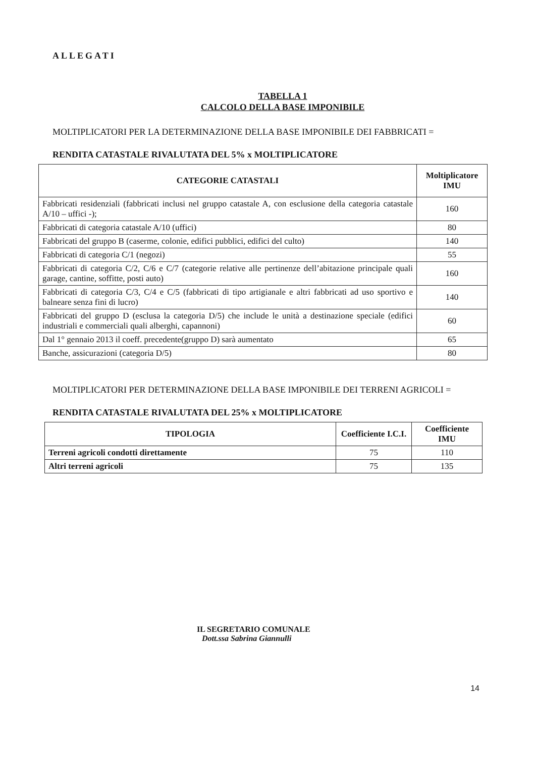ALLEGATI
TABELLA 1
CALCOLO DELLA BASE IMPONIBILE
MOLTIPLICATORI PER LA DETERMINAZIONE DELLA BASE IMPONIBILE DEI FABBRICATI =
RENDITA CATASTALE RIVALUTATA DEL 5% x MOLTIPLICATORE
| CATEGORIE CATASTALI | Moltiplicatore IMU |
| --- | --- |
| Fabbricati residenziali (fabbricati inclusi nel gruppo catastale A, con esclusione della categoria catastale A/10 – uffici -); | 160 |
| Fabbricati di categoria catastale A/10 (uffici) | 80 |
| Fabbricati del gruppo B (caserme, colonie, edifici pubblici, edifici del culto) | 140 |
| Fabbricati di categoria C/1 (negozi) | 55 |
| Fabbricati di categoria C/2, C/6 e C/7 (categorie relative alle pertinenze dell’abitazione principale quali garage, cantine, soffitte, posti auto) | 160 |
| Fabbricati di categoria C/3, C/4 e C/5 (fabbricati di tipo artigianale e altri fabbricati ad uso sportivo e balneare senza fini di lucro) | 140 |
| Fabbricati del gruppo D (esclusa la categoria D/5) che include le unità a destinazione speciale (edifici industriali e commerciali quali alberghi, capannoni) | 60 |
| Dal 1° gennaio 2013 il coeff. precedente(gruppo D) sarà aumentato | 65 |
| Banche, assicurazioni (categoria D/5) | 80 |
MOLTIPLICATORI PER DETERMINAZIONE DELLA BASE IMPONIBILE DEI TERRENI AGRICOLI =
RENDITA CATASTALE RIVALUTATA DEL 25% x MOLTIPLICATORE
| TIPOLOGIA | Coefficiente I.C.I. | Coefficiente IMU |
| --- | --- | --- |
| Terreni agricoli condotti direttamente | 75 | 110 |
| Altri terreni agricoli | 75 | 135 |
IL SEGRETARIO COMUNALE
Dott.ssa Sabrina Giannulli
14